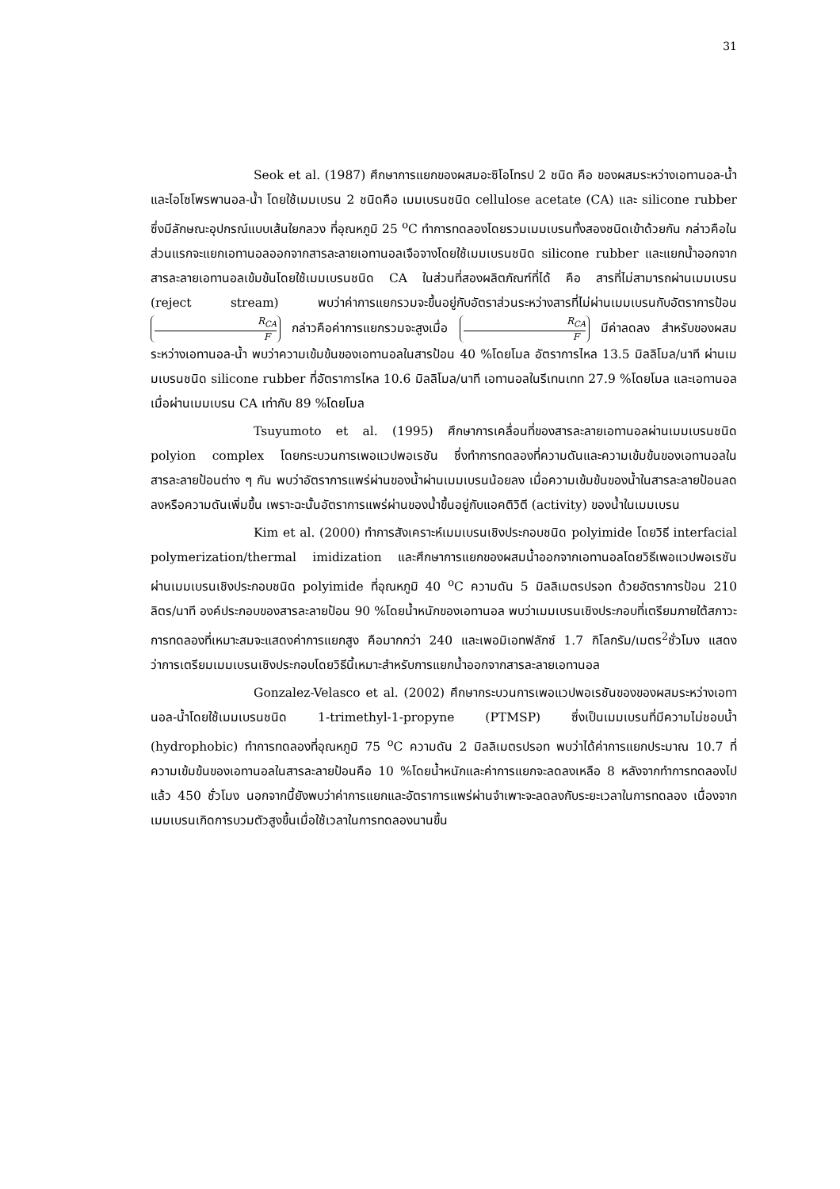31
Seok et al. (1987) ศึกษาการแยกของผสมอะซิโอโทรป 2 ชนิด คือ ของผสมระหว่างเอทานอล-น้ำและไอโซโพรพานอล-น้ำ โดยใช้เมมเบรน 2 ชนิดคือ เมมเบรนชนิด cellulose acetate (CA) และ silicone rubber ซึ่งมีลักษณะอุปกรณ์แบบเส้นใยกลวง ที่อุณหภูมิ 25 <sup>o</sup>C ทำการทดลองโดยรวมเมมเบรนทั้งสองชนิดเข้าด้วยกัน กล่าวคือในส่วนแรกจะแยกเอทานอลออกจากสารละลายเอทานอลเจือจางโดยใช้เมมเบรนชนิด silicone rubber และแยกน้ำออกจากสารละลายเอทานอลเข้มข้นโดยใช้เมมเบรนชนิด CA ในส่วนที่สองผลิตภัณฑ์ที่ได้ คือ สารที่ไม่สามารถผ่านเมมเบรน (reject stream) พบว่าค่าการแยกรวมจะขึ้นอยู่กับอัตราส่วนระหว่างสารที่ไม่ผ่านเมมเบรนกับอัตราการป้อน R<sub>CA</sub> F กล่าวคือค่าการแยกรวมจะสูงเมื่อ R<sub>CA</sub> F มีค่าลดลง สำหรับของผสมระหว่างเอทานอล-น้ำ พบว่าความเข้มข้นของเอทานอลในสารป้อน 40 %โดยโมล อัตราการไหล 13.5 มิลลิโมล/นาที ผ่านเมมเบรนชนิด silicone rubber ที่อัตราการไหล 10.6 มิลลิโมล/นาที เอทานอลในรีเทนเทท 27.9 %โดยโมล และเอทานอลเมื่อผ่านเมมเบรน CA เท่ากับ 89 %โดยโมล
Tsuyumoto et al. (1995) ศึกษาการเคลื่อนที่ของสารละลายเอทานอลผ่านเมมเบรนชนิด polyion complex โดยกระบวนการเพอแวปพอเรชัน ซึ่งทำการทดลองที่ความดันและความเข้มข้นของเอทานอลในสารละลายป้อนต่าง ๆ กัน พบว่าอัตราการแพร่ผ่านของน้ำผ่านเมมเบรนน้อยลง เมื่อความเข้มข้นของน้ำในสารละลายป้อนลดลงหรือความดันเพิ่มขึ้น เพราะฉะนั้นอัตราการแพร่ผ่านของน้ำขึ้นอยู่กับแอคติวิตี (activity) ของน้ำในเมมเบรน
Kim et al. (2000) ทำการสังเคราะห์เมมเบรนเชิงประกอบชนิด polyimide โดยวิธี interfacial polymerization/thermal imidization และศึกษาการแยกของผสมน้ำออกจากเอทานอลโดยวิธีเพอแวปพอเรชัน ผ่านเมมเบรนเชิงประกอบชนิด polyimide ที่อุณหภูมิ 40 <sup>o</sup>C ความดัน 5 มิลลิเมตรปรอท ด้วยอัตราการป้อน 210 ลิตร/นาที องค์ประกอบของสารละลายป้อน 90 %โดยน้ำหนักของเอทานอล พบว่าเมมเบรนเชิงประกอบที่เตรียมภายใต้สภาวะการทดลองที่เหมาะสมจะแสดงค่าการแยกสูง คือมากกว่า 240 และเพอมิเอทฟลักซ์ 1.7 กิโลกรัม/เมตร<sup>2</sup>ชั่วโมง แสดงว่าการเตรียมเมมเบรนเชิงประกอบโดยวิธีนี้เหมาะสำหรับการแยกน้ำออกจากสารละลายเอทานอล
Gonzalez-Velasco et al. (2002) ศึกษากระบวนการเพอแวปพอเรชันของของผสมระหว่างเอทานอล-น้ำโดยใช้เมมเบรนชนิด 1-trimethyl-1-propyne (PTMSP) ซึ่งเป็นเมมเบรนที่มีความไม่ชอบน้ำ (hydrophobic) ทำการทดลองที่อุณหภูมิ 75 <sup>o</sup>C ความดัน 2 มิลลิเมตรปรอท พบว่าได้ค่าการแยกประมาณ 10.7 ที่ความเข้มข้นของเอทานอลในสารละลายป้อนคือ 10 %โดยน้ำหนักและค่าการแยกจะลดลงเหลือ 8 หลังจากทำการทดลองไปแล้ว 450 ชั่วโมง นอกจากนี้ยังพบว่าค่าการแยกและอัตราการแพร่ผ่านจำเพาะจะลดลงกับระยะเวลาในการทดลอง เนื่องจากเมมเบรนเกิดการบวมตัวสูงขึ้นเมื่อใช้เวลาในการทดลองนานขึ้น